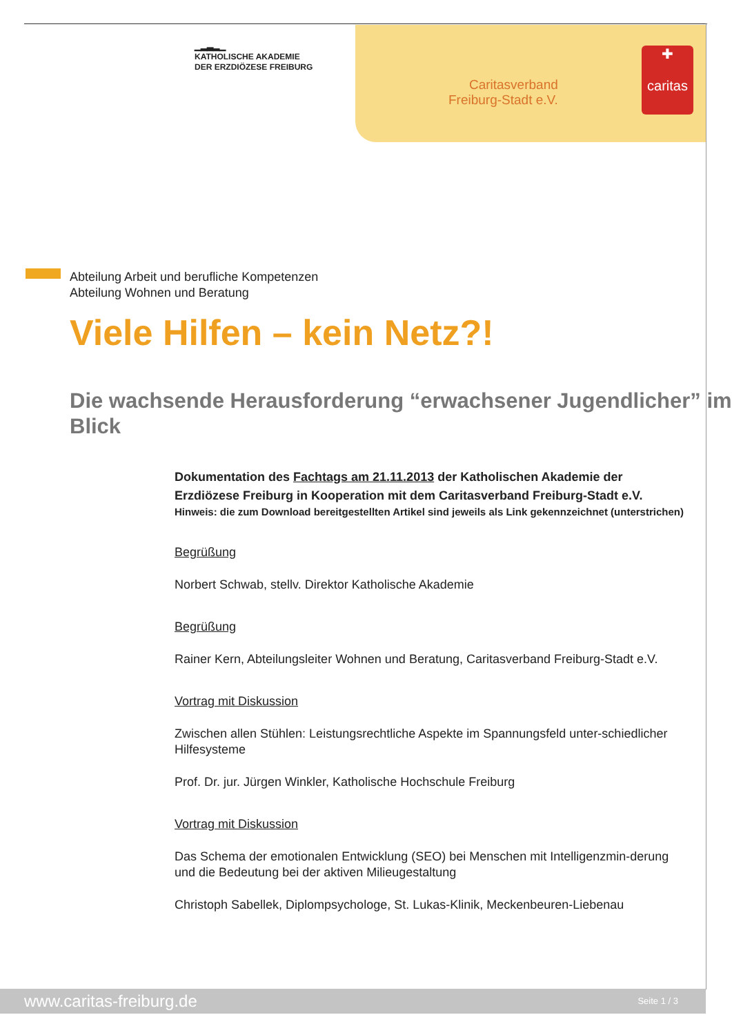▁▂▃▂▁
KATHOLISCHE AKADEMIE
DER ERZDIÖZESE FREIBURG
Caritasverband
Freiburg-Stadt e.V.
✚
caritas
Abteilung Arbeit und berufliche Kompetenzen
Abteilung Wohnen und Beratung
Viele Hilfen – kein Netz?!
Die wachsende Herausforderung “erwachsener Jugendlicher” im Blick
Dokumentation des Fachtags am 21.11.2013 der Katholischen Akademie der Erzdiözese Freiburg in Kooperation mit dem Caritasverband Freiburg-Stadt e.V.
Hinweis: die zum Download bereitgestellten Artikel sind jeweils als Link gekennzeichnet (unterstrichen)
Begrüßung
Norbert Schwab, stellv. Direktor Katholische Akademie
Begrüßung
Rainer Kern, Abteilungsleiter Wohnen und Beratung, Caritasverband Freiburg-Stadt e.V.
Vortrag mit Diskussion
Zwischen allen Stühlen: Leistungsrechtliche Aspekte im Spannungsfeld unter-schiedlicher Hilfesysteme
Prof. Dr. jur. Jürgen Winkler, Katholische Hochschule Freiburg
Vortrag mit Diskussion
Das Schema der emotionalen Entwicklung (SEO) bei Menschen mit Intelligenzmin-derung und die Bedeutung bei der aktiven Milieugestaltung
Christoph Sabellek, Diplompsychologe, St. Lukas-Klinik, Meckenbeuren-Liebenau
www.caritas-freiburg.de Seite 1 / 3